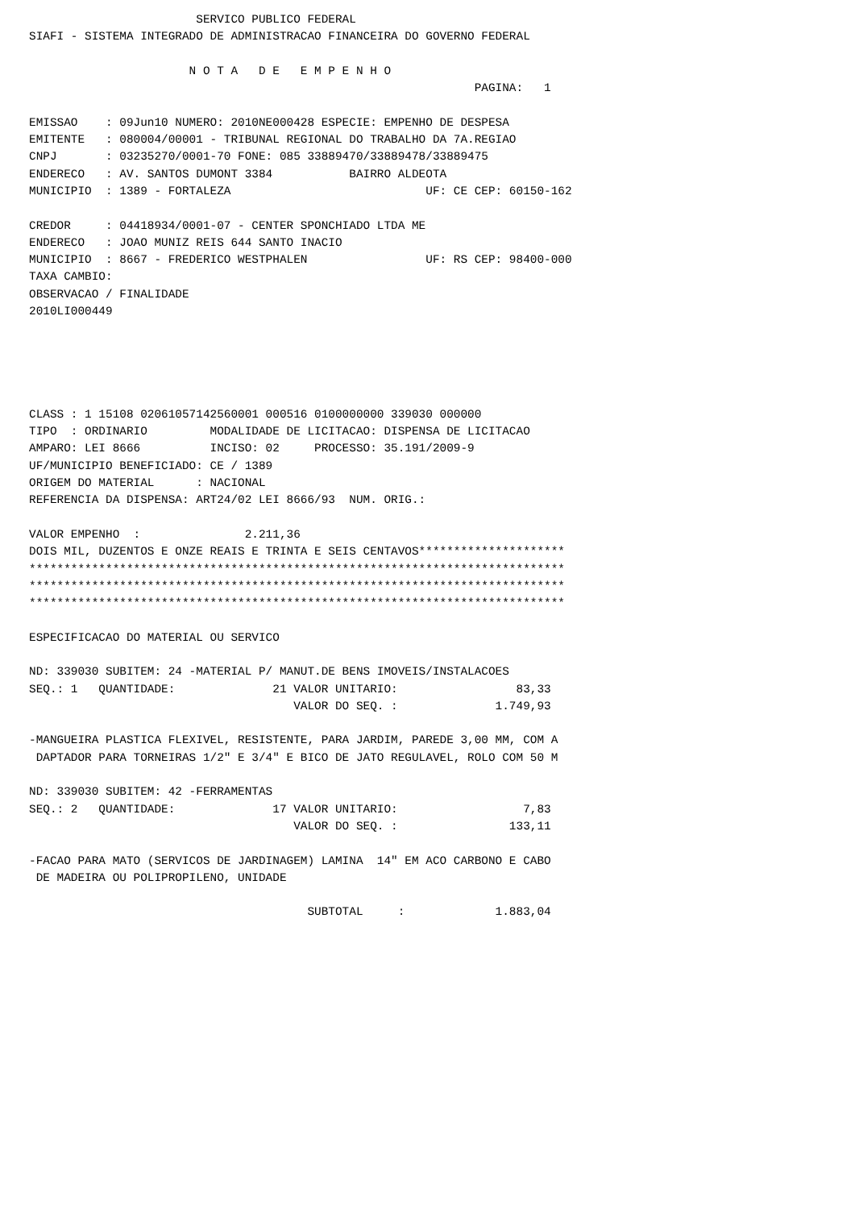SERVICO PUBLICO FEDERAL
SIAFI - SISTEMA INTEGRADO DE ADMINISTRACAO FINANCEIRA DO GOVERNO FEDERAL

                       N O T A   D E   E M P E N H O
                                                                PAGINA:   1

EMISSAO    : 09Jun10 NUMERO: 2010NE000428 ESPECIE: EMPENHO DE DESPESA
EMITENTE   : 080004/00001 - TRIBUNAL REGIONAL DO TRABALHO DA 7A.REGIAO
CNPJ       : 03235270/0001-70 FONE: 085 33889470/33889478/33889475
ENDERECO   : AV. SANTOS DUMONT 3384           BAIRRO ALDEOTA
MUNICIPIO  : 1389 - FORTALEZA                            UF: CE CEP: 60150-162

CREDOR     : 04418934/0001-07 - CENTER SPONCHIADO LTDA ME
ENDERECO   : JOAO MUNIZ REIS 644 SANTO INACIO
MUNICIPIO  : 8667 - FREDERICO WESTPHALEN                 UF: RS CEP: 98400-000
TAXA CAMBIO:
OBSERVACAO / FINALIDADE
2010LI000449





CLASS : 1 15108 02061057142560001 000516 0100000000 339030 000000
TIPO  : ORDINARIO         MODALIDADE DE LICITACAO: DISPENSA DE LICITACAO
AMPARO: LEI 8666          INCISO: 02     PROCESSO: 35.191/2009-9
UF/MUNICIPIO BENEFICIADO: CE / 1389
ORIGEM DO MATERIAL      : NACIONAL
REFERENCIA DA DISPENSA: ART24/02 LEI 8666/93  NUM. ORIG.:

VALOR EMPENHO  :               2.211,36
DOIS MIL, DUZENTOS E ONZE REAIS E TRINTA E SEIS CENTAVOS*********************
*****************************************************************************
*****************************************************************************
*****************************************************************************

ESPECIFICACAO DO MATERIAL OU SERVICO

ND: 339030 SUBITEM: 24 -MATERIAL P/ MANUT.DE BENS IMOVEIS/INSTALACOES
SEQ.: 1   QUANTIDADE:              21 VALOR UNITARIO:                 83,33
                                      VALOR DO SEQ. :              1.749,93

-MANGUEIRA PLASTICA FLEXIVEL, RESISTENTE, PARA JARDIM, PAREDE 3,00 MM, COM A
 DAPTADOR PARA TORNEIRAS 1/2" E 3/4" E BICO DE JATO REGULAVEL, ROLO COM 50 M

ND: 339030 SUBITEM: 42 -FERRAMENTAS
SEQ.: 2   QUANTIDADE:              17 VALOR UNITARIO:                  7,83
                                      VALOR DO SEQ. :                133,11

-FACAO PARA MATO (SERVICOS DE JARDINAGEM) LAMINA  14" EM ACO CARBONO E CABO
 DE MADEIRA OU POLIPROPILENO, UNIDADE

                                        SUBTOTAL     :             1.883,04